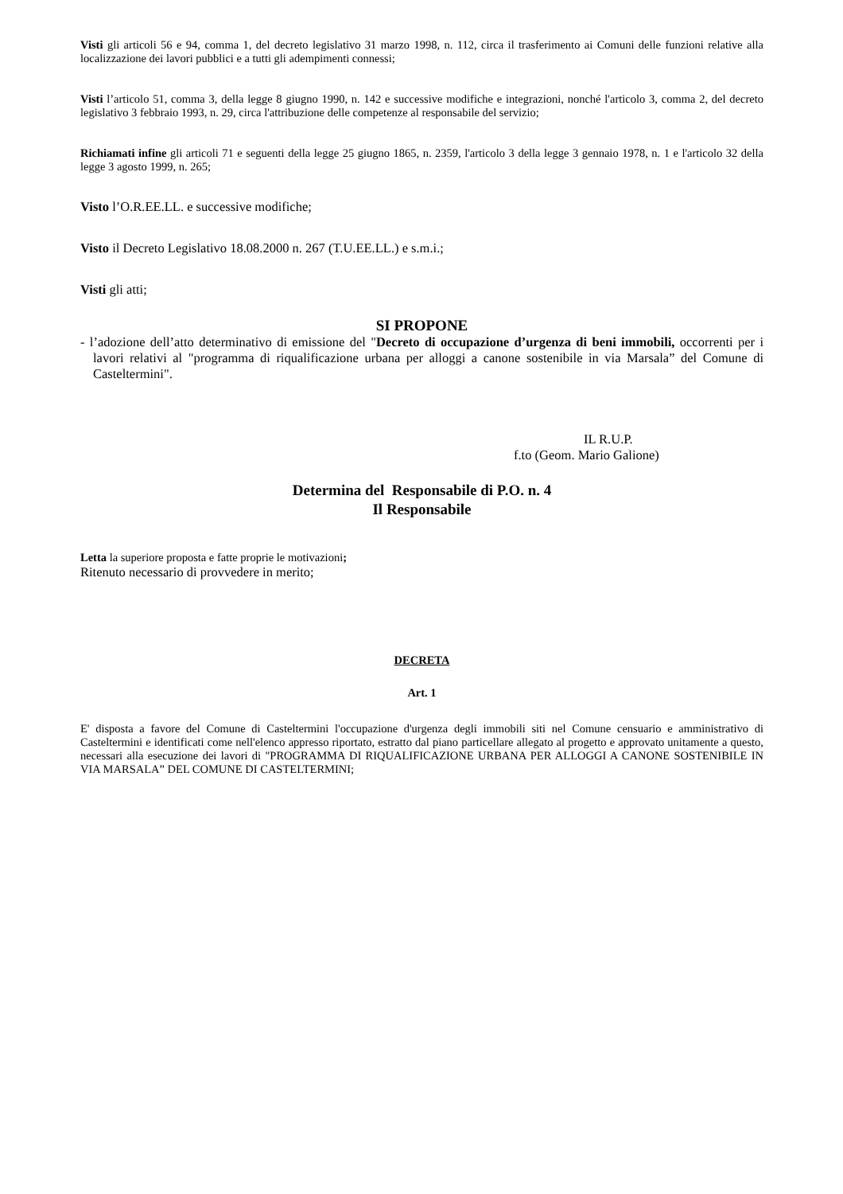Visti gli articoli 56 e 94, comma 1, del decreto legislativo 31 marzo 1998, n. 112, circa il trasferimento ai Comuni delle funzioni relative alla localizzazione dei lavori pubblici e a tutti gli adempimenti connessi;
Visti l’articolo 51, comma 3, della legge 8 giugno 1990, n. 142 e successive modifiche e integrazioni, nonché l'articolo 3, comma 2, del decreto legislativo 3 febbraio 1993, n. 29, circa l'attribuzione delle competenze al responsabile del servizio;
Richiamati infine gli articoli 71 e seguenti della legge 25 giugno 1865, n. 2359, l'articolo 3 della legge 3 gennaio 1978, n. 1 e l'articolo 32 della legge 3 agosto 1999, n. 265;
Visto l’O.R.EE.LL. e successive modifiche;
Visto il Decreto Legislativo 18.08.2000 n. 267 (T.U.EE.LL.) e s.m.i.;
Visti gli atti;
SI PROPONE
- l’adozione dell’atto determinativo di emissione del "Decreto di occupazione d’urgenza di beni immobili, occorrenti per i lavori relativi al "programma di riqualificazione urbana per alloggi a canone sostenibile in via Marsala” del Comune di Casteltermini".
IL R.U.P.
f.to (Geom. Mario Galione)
Determina del Responsabile di P.O. n. 4
Il Responsabile
Letta la superiore proposta e fatte proprie le motivazioni;
Ritenuto necessario di provvedere in merito;
DECRETA
Art. 1
E' disposta a favore del Comune di Casteltermini l'occupazione d'urgenza degli immobili siti nel Comune censuario e amministrativo di Casteltermini e identificati come nell'elenco appresso riportato, estratto dal piano particellare allegato al progetto e approvato unitamente a questo, necessari alla esecuzione dei lavori di "PROGRAMMA DI RIQUALIFICAZIONE URBANA PER ALLOGGI A CANONE SOSTENIBILE IN VIA MARSALA” DEL COMUNE DI CASTELTERMINI;